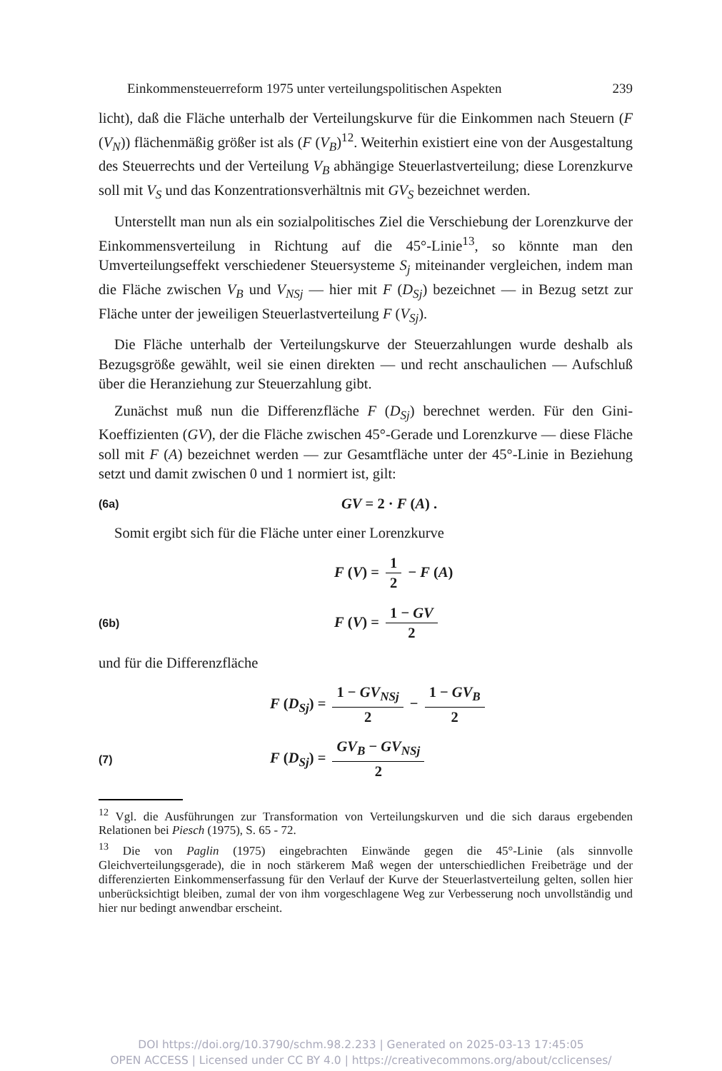Einkommensteuerreform 1975 unter verteilungspolitischen Aspekten 239
licht), daß die Fläche unterhalb der Verteilungskurve für die Einkommen nach Steuern (F (V<sub>N</sub>)) flächenmäßig größer ist als (F (V<sub>B</sub>)<sup>12</sup>. Weiterhin existiert eine von der Ausgestaltung des Steuerrechts und der Verteilung V<sub>B</sub> abhängige Steuerlastverteilung; diese Lorenzkurve soll mit V<sub>S</sub> und das Konzentrationsverhältnis mit GV<sub>S</sub> bezeichnet werden.
Unterstellt man nun als ein sozialpolitisches Ziel die Verschiebung der Lorenzkurve der Einkommensverteilung in Richtung auf die 45°-Linie<sup>13</sup>, so könnte man den Umverteilungseffekt verschiedener Steuersysteme S<sub>j</sub> miteinander vergleichen, indem man die Fläche zwischen V<sub>B</sub> und V<sub>NSj</sub> — hier mit F (D<sub>Sj</sub>) bezeichnet — in Bezug setzt zur Fläche unter der jeweiligen Steuerlastverteilung F (V<sub>Sj</sub>).
Die Fläche unterhalb der Verteilungskurve der Steuerzahlungen wurde deshalb als Bezugsgröße gewählt, weil sie einen direkten — und recht anschaulichen — Aufschluß über die Heranziehung zur Steuerzahlung gibt.
Zunächst muß nun die Differenzfläche F (D<sub>Sj</sub>) berechnet werden. Für den Gini-Koeffizienten (GV), der die Fläche zwischen 45°-Gerade und Lorenzkurve — diese Fläche soll mit F (A) bezeichnet werden — zur Gesamtfläche unter der 45°-Linie in Beziehung setzt und damit zwischen 0 und 1 normiert ist, gilt:
(6a) GV = 2 · F (A) .
Somit ergibt sich für die Fläche unter einer Lorenzkurve
F (V) = 1 2 − F (A)
(6b) F (V) = 1 − GV 2
und für die Differenzfläche
F (D<sub>Sj</sub>) = 1 − GV<sub>NSj</sub> 2 − 1 − GV<sub>B</sub> 2
(7) F (D<sub>Sj</sub>) = GV<sub>B</sub> − GV<sub>NSj</sub> 2
<sup>12</sup> Vgl. die Ausführungen zur Transformation von Verteilungskurven und die sich daraus ergebenden Relationen bei Piesch (1975), S. 65 - 72.
<sup>13</sup> Die von Paglin (1975) eingebrachten Einwände gegen die 45°-Linie (als sinnvolle Gleichverteilungsgerade), die in noch stärkerem Maß wegen der unterschiedlichen Freibeträge und der differenzierten Einkommenserfassung für den Verlauf der Kurve der Steuerlastverteilung gelten, sollen hier unberücksichtigt bleiben, zumal der von ihm vorgeschlagene Weg zur Verbesserung noch unvollständig und hier nur bedingt anwendbar erscheint.
DOI https://doi.org/10.3790/schm.98.2.233 | Generated on 2025-03-13 17:45:05
OPEN ACCESS | Licensed under CC BY 4.0 | https://creativecommons.org/about/cclicenses/